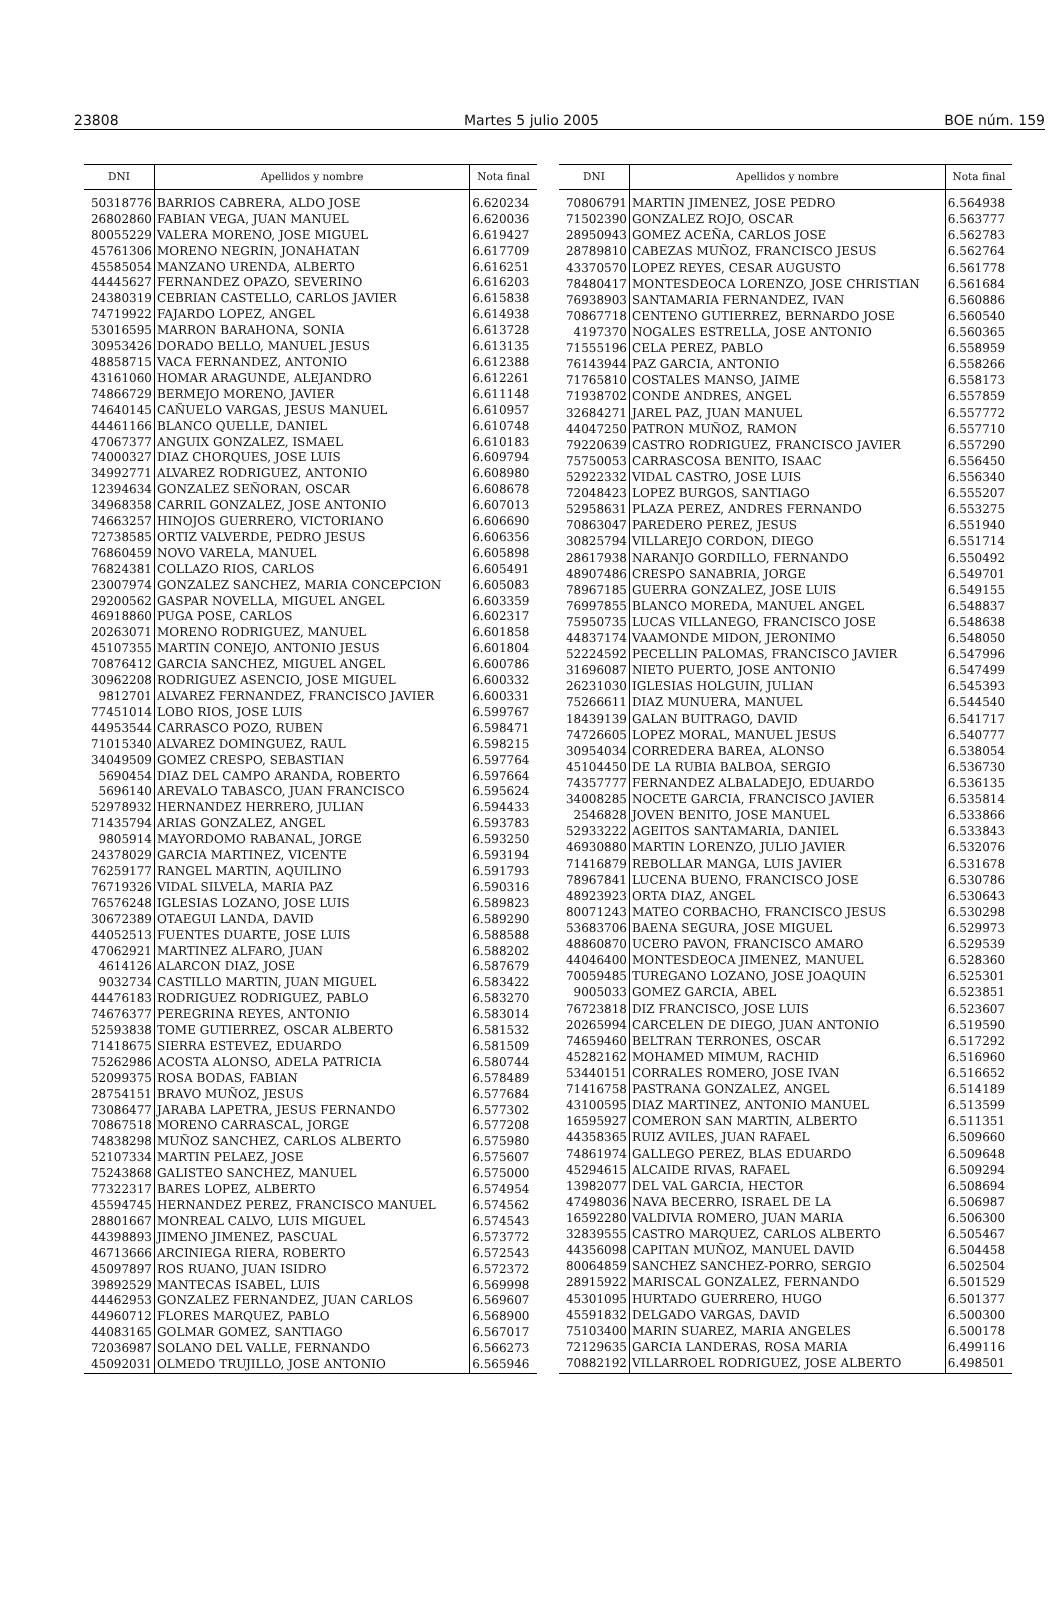23808 Martes 5 julio 2005 BOE núm. 159
| DNI | Apellidos y nombre | Nota final |
| --- | --- | --- |
| 50318776 | BARRIOS CABRERA, ALDO JOSE | 6.620234 |
| 26802860 | FABIAN VEGA, JUAN MANUEL | 6.620036 |
| 80055229 | VALERA MORENO, JOSE MIGUEL | 6.619427 |
| 45761306 | MORENO NEGRIN, JONAHATAN | 6.617709 |
| 45585054 | MANZANO URENDA, ALBERTO | 6.616251 |
| 44445627 | FERNANDEZ OPAZO, SEVERINO | 6.616203 |
| 24380319 | CEBRIAN CASTELLO, CARLOS JAVIER | 6.615838 |
| 74719922 | FAJARDO LOPEZ, ANGEL | 6.614938 |
| 53016595 | MARRON BARAHONA, SONIA | 6.613728 |
| 30953426 | DORADO BELLO, MANUEL JESUS | 6.613135 |
| 48858715 | VACA FERNANDEZ, ANTONIO | 6.612388 |
| 43161060 | HOMAR ARAGUNDE, ALEJANDRO | 6.612261 |
| 74866729 | BERMEJO MORENO, JAVIER | 6.611148 |
| 74640145 | CAÑUELO VARGAS, JESUS MANUEL | 6.610957 |
| 44461166 | BLANCO QUELLE, DANIEL | 6.610748 |
| 47067377 | ANGUIX GONZALEZ, ISMAEL | 6.610183 |
| 74000327 | DIAZ CHORQUES, JOSE LUIS | 6.609794 |
| 34992771 | ALVAREZ RODRIGUEZ, ANTONIO | 6.608980 |
| 12394634 | GONZALEZ SEÑORAN, OSCAR | 6.608678 |
| 34968358 | CARRIL GONZALEZ, JOSE ANTONIO | 6.607013 |
| 74663257 | HINOJOS GUERRERO, VICTORIANO | 6.606690 |
| 72738585 | ORTIZ VALVERDE, PEDRO JESUS | 6.606356 |
| 76860459 | NOVO VARELA, MANUEL | 6.605898 |
| 76824381 | COLLAZO RIOS, CARLOS | 6.605491 |
| 23007974 | GONZALEZ SANCHEZ, MARIA CONCEPCION | 6.605083 |
| 29200562 | GASPAR NOVELLA, MIGUEL ANGEL | 6.603359 |
| 46918860 | PUGA POSE, CARLOS | 6.602317 |
| 20263071 | MORENO RODRIGUEZ, MANUEL | 6.601858 |
| 45107355 | MARTIN CONEJO, ANTONIO JESUS | 6.601804 |
| 70876412 | GARCIA SANCHEZ, MIGUEL ANGEL | 6.600786 |
| 30962208 | RODRIGUEZ ASENCIO, JOSE MIGUEL | 6.600332 |
| 9812701 | ALVAREZ FERNANDEZ, FRANCISCO JAVIER | 6.600331 |
| 77451014 | LOBO RIOS, JOSE LUIS | 6.599767 |
| 44953544 | CARRASCO POZO, RUBEN | 6.598471 |
| 71015340 | ALVAREZ DOMINGUEZ, RAUL | 6.598215 |
| 34049509 | GOMEZ CRESPO, SEBASTIAN | 6.597764 |
| 5690454 | DIAZ DEL CAMPO ARANDA, ROBERTO | 6.597664 |
| 5696140 | AREVALO TABASCO, JUAN FRANCISCO | 6.595624 |
| 52978932 | HERNANDEZ HERRERO, JULIAN | 6.594433 |
| 71435794 | ARIAS GONZALEZ, ANGEL | 6.593783 |
| 9805914 | MAYORDOMO RABANAL, JORGE | 6.593250 |
| 24378029 | GARCIA MARTINEZ, VICENTE | 6.593194 |
| 76259177 | RANGEL MARTIN, AQUILINO | 6.591793 |
| 76719326 | VIDAL SILVELA, MARIA PAZ | 6.590316 |
| 76576248 | IGLESIAS LOZANO, JOSE LUIS | 6.589823 |
| 30672389 | OTAEGUI LANDA, DAVID | 6.589290 |
| 44052513 | FUENTES DUARTE, JOSE LUIS | 6.588588 |
| 47062921 | MARTINEZ ALFARO, JUAN | 6.588202 |
| 4614126 | ALARCON DIAZ, JOSE | 6.587679 |
| 9032734 | CASTILLO MARTIN, JUAN MIGUEL | 6.583422 |
| 44476183 | RODRIGUEZ RODRIGUEZ, PABLO | 6.583270 |
| 74676377 | PEREGRINA REYES, ANTONIO | 6.583014 |
| 52593838 | TOME GUTIERREZ, OSCAR ALBERTO | 6.581532 |
| 71418675 | SIERRA ESTEVEZ, EDUARDO | 6.581509 |
| 75262986 | ACOSTA ALONSO, ADELA PATRICIA | 6.580744 |
| 52099375 | ROSA BODAS, FABIAN | 6.578489 |
| 28754151 | BRAVO MUÑOZ, JESUS | 6.577684 |
| 73086477 | JARABA LAPETRA, JESUS FERNANDO | 6.577302 |
| 70867518 | MORENO CARRASCAL, JORGE | 6.577208 |
| 74838298 | MUÑOZ SANCHEZ, CARLOS ALBERTO | 6.575980 |
| 52107334 | MARTIN PELAEZ, JOSE | 6.575607 |
| 75243868 | GALISTEO SANCHEZ, MANUEL | 6.575000 |
| 77322317 | BARES LOPEZ, ALBERTO | 6.574954 |
| 45594745 | HERNANDEZ PEREZ, FRANCISCO MANUEL | 6.574562 |
| 28801667 | MONREAL CALVO, LUIS MIGUEL | 6.574543 |
| 44398893 | JIMENO JIMENEZ, PASCUAL | 6.573772 |
| 46713666 | ARCINIEGA RIERA, ROBERTO | 6.572543 |
| 45097897 | ROS RUANO, JUAN ISIDRO | 6.572372 |
| 39892529 | MANTECAS ISABEL, LUIS | 6.569998 |
| 44462953 | GONZALEZ FERNANDEZ, JUAN CARLOS | 6.569607 |
| 44960712 | FLORES MARQUEZ, PABLO | 6.568900 |
| 44083165 | GOLMAR GOMEZ, SANTIAGO | 6.567017 |
| 72036987 | SOLANO DEL VALLE, FERNANDO | 6.566273 |
| 45092031 | OLMEDO TRUJILLO, JOSE ANTONIO | 6.565946 |
| DNI | Apellidos y nombre | Nota final |
| --- | --- | --- |
| 70806791 | MARTIN JIMENEZ, JOSE PEDRO | 6.564938 |
| 71502390 | GONZALEZ ROJO, OSCAR | 6.563777 |
| 28950943 | GOMEZ ACEÑA, CARLOS JOSE | 6.562783 |
| 28789810 | CABEZAS MUÑOZ, FRANCISCO JESUS | 6.562764 |
| 43370570 | LOPEZ REYES, CESAR AUGUSTO | 6.561778 |
| 78480417 | MONTESDEOCA LORENZO, JOSE CHRISTIAN | 6.561684 |
| 76938903 | SANTAMARIA FERNANDEZ, IVAN | 6.560886 |
| 70867718 | CENTENO GUTIERREZ, BERNARDO JOSE | 6.560540 |
| 4197370 | NOGALES ESTRELLA, JOSE ANTONIO | 6.560365 |
| 71555196 | CELA PEREZ, PABLO | 6.558959 |
| 76143944 | PAZ GARCIA, ANTONIO | 6.558266 |
| 71765810 | COSTALES MANSO, JAIME | 6.558173 |
| 71938702 | CONDE ANDRES, ANGEL | 6.557859 |
| 32684271 | JAREL PAZ, JUAN MANUEL | 6.557772 |
| 44047250 | PATRON MUÑOZ, RAMON | 6.557710 |
| 79220639 | CASTRO RODRIGUEZ, FRANCISCO JAVIER | 6.557290 |
| 75750053 | CARRASCOSA BENITO, ISAAC | 6.556450 |
| 52922332 | VIDAL CASTRO, JOSE LUIS | 6.556340 |
| 72048423 | LOPEZ BURGOS, SANTIAGO | 6.555207 |
| 52958631 | PLAZA PEREZ, ANDRES FERNANDO | 6.553275 |
| 70863047 | PAREDERO PEREZ, JESUS | 6.551940 |
| 30825794 | VILLAREJO CORDON, DIEGO | 6.551714 |
| 28617938 | NARANJO GORDILLO, FERNANDO | 6.550492 |
| 48907486 | CRESPO SANABRIA, JORGE | 6.549701 |
| 78967185 | GUERRA GONZALEZ, JOSE LUIS | 6.549155 |
| 76997855 | BLANCO MOREDA, MANUEL ANGEL | 6.548837 |
| 75950735 | LUCAS VILLANEGO, FRANCISCO JOSE | 6.548638 |
| 44837174 | VAAMONDE MIDON, JERONIMO | 6.548050 |
| 52224592 | PECELLIN PALOMAS, FRANCISCO JAVIER | 6.547996 |
| 31696087 | NIETO PUERTO, JOSE ANTONIO | 6.547499 |
| 26231030 | IGLESIAS HOLGUIN, JULIAN | 6.545393 |
| 75266611 | DIAZ MUNUERA, MANUEL | 6.544540 |
| 18439139 | GALAN BUITRAGO, DAVID | 6.541717 |
| 74726605 | LOPEZ MORAL, MANUEL JESUS | 6.540777 |
| 30954034 | CORREDERA BAREA, ALONSO | 6.538054 |
| 45104450 | DE LA RUBIA BALBOA, SERGIO | 6.536730 |
| 74357777 | FERNANDEZ ALBALADEJO, EDUARDO | 6.536135 |
| 34008285 | NOCETE GARCIA, FRANCISCO JAVIER | 6.535814 |
| 2546828 | JOVEN BENITO, JOSE MANUEL | 6.533866 |
| 52933222 | AGEITOS SANTAMARIA, DANIEL | 6.533843 |
| 46930880 | MARTIN LORENZO, JULIO JAVIER | 6.532076 |
| 71416879 | REBOLLAR MANGA, LUIS JAVIER | 6.531678 |
| 78967841 | LUCENA BUENO, FRANCISCO JOSE | 6.530786 |
| 48923923 | ORTA DIAZ, ANGEL | 6.530643 |
| 80071243 | MATEO CORBACHO, FRANCISCO JESUS | 6.530298 |
| 53683706 | BAENA SEGURA, JOSE MIGUEL | 6.529973 |
| 48860870 | UCERO PAVON, FRANCISCO AMARO | 6.529539 |
| 44046400 | MONTESDEOCA JIMENEZ, MANUEL | 6.528360 |
| 70059485 | TUREGANO LOZANO, JOSE JOAQUIN | 6.525301 |
| 9005033 | GOMEZ GARCIA, ABEL | 6.523851 |
| 76723818 | DIZ FRANCISCO, JOSE LUIS | 6.523607 |
| 20265994 | CARCELEN DE DIEGO, JUAN ANTONIO | 6.519590 |
| 74659460 | BELTRAN TERRONES, OSCAR | 6.517292 |
| 45282162 | MOHAMED MIMUM, RACHID | 6.516960 |
| 53440151 | CORRALES ROMERO, JOSE IVAN | 6.516652 |
| 71416758 | PASTRANA GONZALEZ, ANGEL | 6.514189 |
| 43100595 | DIAZ MARTINEZ, ANTONIO MANUEL | 6.513599 |
| 16595927 | COMERON SAN MARTIN, ALBERTO | 6.511351 |
| 44358365 | RUIZ AVILES, JUAN RAFAEL | 6.509660 |
| 74861974 | GALLEGO PEREZ, BLAS EDUARDO | 6.509648 |
| 45294615 | ALCAIDE RIVAS, RAFAEL | 6.509294 |
| 13982077 | DEL VAL GARCIA, HECTOR | 6.508694 |
| 47498036 | NAVA BECERRO, ISRAEL DE LA | 6.506987 |
| 16592280 | VALDIVIA ROMERO, JUAN MARIA | 6.506300 |
| 32839555 | CASTRO MARQUEZ, CARLOS ALBERTO | 6.505467 |
| 44356098 | CAPITAN MUÑOZ, MANUEL DAVID | 6.504458 |
| 80064859 | SANCHEZ SANCHEZ-PORRO, SERGIO | 6.502504 |
| 28915922 | MARISCAL GONZALEZ, FERNANDO | 6.501529 |
| 45301095 | HURTADO GUERRERO, HUGO | 6.501377 |
| 45591832 | DELGADO VARGAS, DAVID | 6.500300 |
| 75103400 | MARIN SUAREZ, MARIA ANGELES | 6.500178 |
| 72129635 | GARCIA LANDERAS, ROSA MARIA | 6.499116 |
| 70882192 | VILLARROEL RODRIGUEZ, JOSE ALBERTO | 6.498501 |